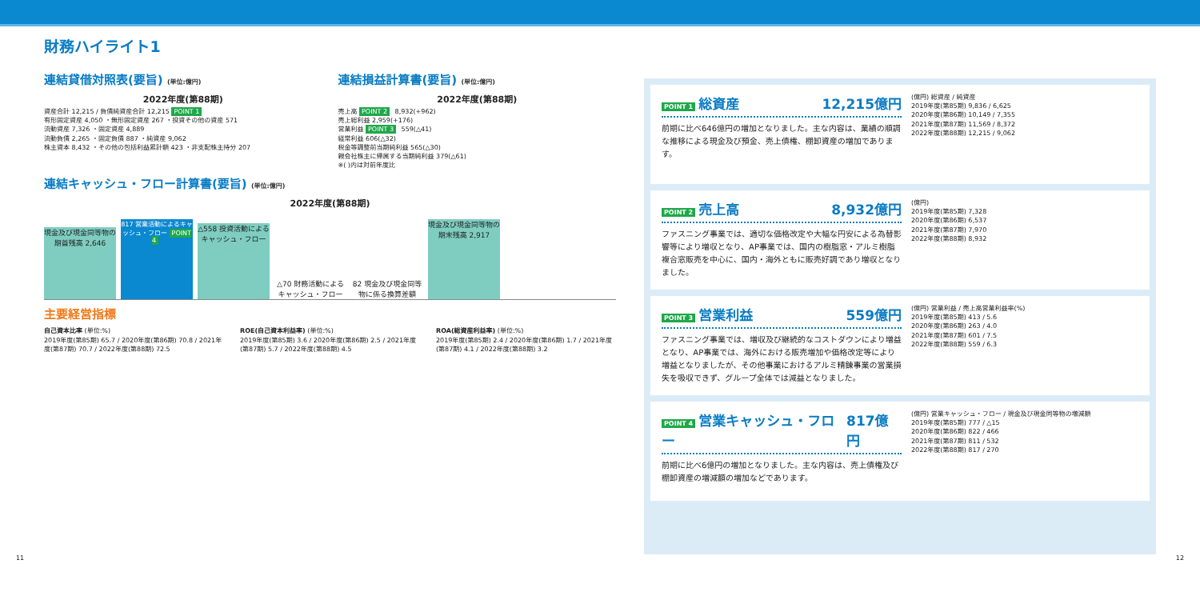財務ハイライト1
連結貸借対照表(要旨) (単位:億円)
2022年度(第88期)
資産合計 12,215 / 負債純資産合計 12,215 POINT 1
有形固定資産 4,050 ・無形固定資産 267 ・投資その他の資産 571
流動資産 7,326 ・固定資産 4,889
流動負債 2,265 ・固定負債 887 ・純資産 9,062
株主資本 8,432 ・その他の包括利益累計額 423 ・非支配株主持分 207
連結損益計算書(要旨) (単位:億円)
2022年度(第88期)
売上高 POINT 2 8,932(+962)
売上総利益 2,959(+176)
営業利益 POINT 3 559(△41)
経常利益 606(△32)
税金等調整前当期純利益 565(△30)
親会社株主に帰属する当期純利益 379(△61)
※( )内は対前年度比
連結キャッシュ・フロー計算書(要旨) (単位:億円)
2022年度(第88期)
現金及び現金同等物の期首残高 2,646
817 営業活動によるキャッシュ・フロー POINT 4
△558 投資活動によるキャッシュ・フロー
△70 財務活動によるキャッシュ・フロー
82 現金及び現金同等物に係る換算差額
現金及び現金同等物の期末残高 2,917
主要経営指標
自己資本比率 (単位:%)
2019年度(第85期) 65.7 / 2020年度(第86期) 70.8 / 2021年度(第87期) 70.7 / 2022年度(第88期) 72.5
ROE(自己資本利益率) (単位:%)
2019年度(第85期) 3.6 / 2020年度(第86期) 2.5 / 2021年度(第87期) 5.7 / 2022年度(第88期) 4.5
ROA(総資産利益率) (単位:%)
2019年度(第85期) 2.4 / 2020年度(第86期) 1.7 / 2021年度(第87期) 4.1 / 2022年度(第88期) 3.2
POINT 1 総資産 12,215億円
前期に比べ646億円の増加となりました。主な内容は、業績の順調な推移による現金及び預金、売上債権、棚卸資産の増加であります。
(億円) 総資産 / 純資産
2019年度(第85期) 9,836 / 6,625
2020年度(第86期) 10,149 / 7,355
2021年度(第87期) 11,569 / 8,372
2022年度(第88期) 12,215 / 9,062
POINT 2 売上高 8,932億円
ファスニング事業では、適切な価格改定や大幅な円安による為替影響等により増収となり、AP事業では、国内の樹脂窓・アルミ樹脂複合窓販売を中心に、国内・海外ともに販売好調であり増収となりました。
(億円)
2019年度(第85期) 7,328
2020年度(第86期) 6,537
2021年度(第87期) 7,970
2022年度(第88期) 8,932
POINT 3 営業利益 559億円
ファスニング事業では、増収及び継続的なコストダウンにより増益となり、AP事業では、海外における販売増加や価格改定等により増益となりましたが、その他事業におけるアルミ精錬事業の営業損失を吸収できず、グループ全体では減益となりました。
(億円) 営業利益 / 売上高営業利益率(%)
2019年度(第85期) 413 / 5.6
2020年度(第86期) 263 / 4.0
2021年度(第87期) 601 / 7.5
2022年度(第88期) 559 / 6.3
POINT 4 営業キャッシュ・フロー 817億円
前期に比べ6億円の増加となりました。主な内容は、売上債権及び棚卸資産の増減額の増加などであります。
(億円) 営業キャッシュ・フロー / 現金及び現金同等物の増減額
2019年度(第85期) 777 / △15
2020年度(第86期) 822 / 466
2021年度(第87期) 811 / 532
2022年度(第88期) 817 / 270
11 12